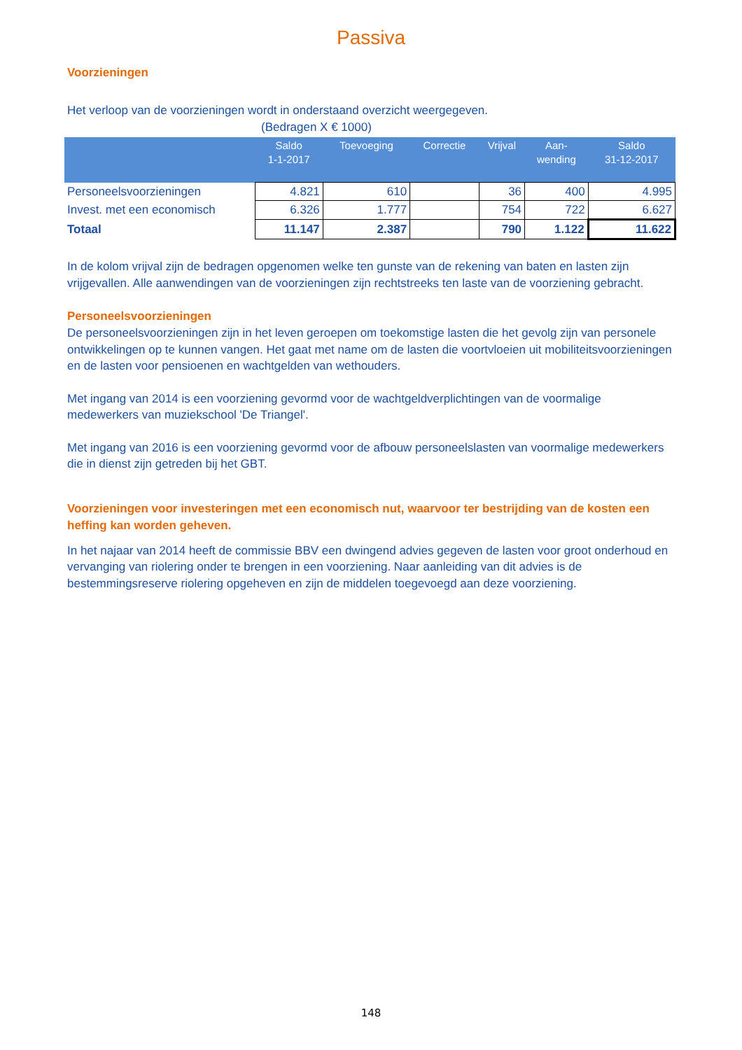Passiva
Voorzieningen
Het verloop van de voorzieningen wordt in onderstaand overzicht weergegeven.
(Bedragen X € 1000)
| | Saldo 1-1-2017 | Toevoeging | Correctie | Vrijval | Aan- wending | Saldo 31-12-2017 |
| --- | --- | --- | --- | --- | --- | --- |
| Personeelsvoorzieningen | 4.821 | 610 | | 36 | 400 | 4.995 |
| Invest. met een economisch | 6.326 | 1.777 | | 754 | 722 | 6.627 |
| Totaal | 11.147 | 2.387 | | 790 | 1.122 | 11.622 |
In de kolom vrijval zijn de bedragen opgenomen welke ten gunste van de rekening van baten en lasten zijn vrijgevallen. Alle aanwendingen van de voorzieningen zijn rechtstreeks ten laste van de voorziening gebracht.
Personeelsvoorzieningen
De personeelsvoorzieningen zijn in het leven geroepen om toekomstige lasten die het gevolg zijn van personele ontwikkelingen op te kunnen vangen. Het gaat met name om de lasten die voortvloeien uit mobiliteitsvoorzieningen en de lasten voor pensioenen en wachtgelden van wethouders.
Met ingang van 2014 is een voorziening gevormd voor de wachtgeldverplichtingen van de voormalige medewerkers van muziekschool 'De Triangel'.
Met ingang van 2016 is een voorziening gevormd voor de afbouw personeelslasten van voormalige medewerkers die in dienst zijn getreden bij het GBT.
Voorzieningen voor investeringen met een economisch nut, waarvoor ter bestrijding van de kosten een heffing kan worden geheven.
In het najaar van 2014 heeft de commissie BBV een dwingend advies gegeven de lasten voor groot onderhoud en vervanging van riolering onder te brengen in een voorziening. Naar aanleiding van dit advies is de bestemmingsreserve riolering opgeheven en zijn de middelen toegevoegd aan deze voorziening.
148